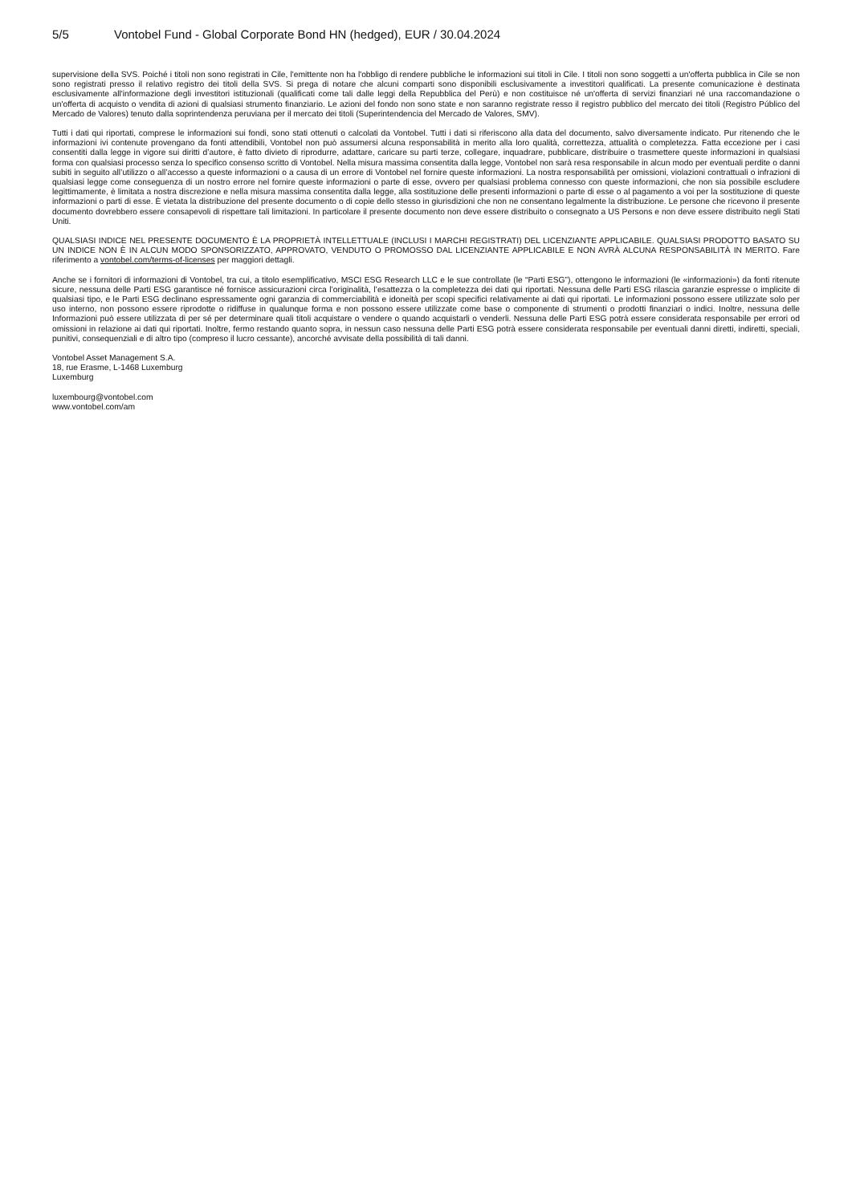5/5 Vontobel Fund - Global Corporate Bond HN (hedged), EUR / 30.04.2024
supervisione della SVS. Poiché i titoli non sono registrati in Cile, l'emittente non ha l'obbligo di rendere pubbliche le informazioni sui titoli in Cile. I titoli non sono soggetti a un'offerta pubblica in Cile se non sono registrati presso il relativo registro dei titoli della SVS. Si prega di notare che alcuni comparti sono disponibili esclusivamente a investitori qualificati. La presente comunicazione è destinata esclusivamente all'informazione degli investitori istituzionali (qualificati come tali dalle leggi della Repubblica del Perù) e non costituisce né un'offerta di servizi finanziari né una raccomandazione o un'offerta di acquisto o vendita di azioni di qualsiasi strumento finanziario. Le azioni del fondo non sono state e non saranno registrate resso il registro pubblico del mercato dei titoli (Registro Público del Mercado de Valores) tenuto dalla soprintendenza peruviana per il mercato dei titoli (Superintendencia del Mercado de Valores, SMV).
Tutti i dati qui riportati, comprese le informazioni sui fondi, sono stati ottenuti o calcolati da Vontobel. Tutti i dati si riferiscono alla data del documento, salvo diversamente indicato. Pur ritenendo che le informazioni ivi contenute provengano da fonti attendibili, Vontobel non può assumersi alcuna responsabilità in merito alla loro qualità, correttezza, attualità o completezza. Fatta eccezione per i casi consentiti dalla legge in vigore sui diritti d’autore, è fatto divieto di riprodurre, adattare, caricare su parti terze, collegare, inquadrare, pubblicare, distribuire o trasmettere queste informazioni in qualsiasi forma con qualsiasi processo senza lo specifico consenso scritto di Vontobel. Nella misura massima consentita dalla legge, Vontobel non sarà resa responsabile in alcun modo per eventuali perdite o danni subiti in seguito all’utilizzo o all’accesso a queste informazioni o a causa di un errore di Vontobel nel fornire queste informazioni. La nostra responsabilità per omissioni, violazioni contrattuali o infrazioni di qualsiasi legge come conseguenza di un nostro errore nel fornire queste informazioni o parte di esse, ovvero per qualsiasi problema connesso con queste informazioni, che non sia possibile escludere legittimamente, è limitata a nostra discrezione e nella misura massima consentita dalla legge, alla sostituzione delle presenti informazioni o parte di esse o al pagamento a voi per la sostituzione di queste informazioni o parti di esse. È vietata la distribuzione del presente documento o di copie dello stesso in giurisdizioni che non ne consentano legalmente la distribuzione. Le persone che ricevono il presente documento dovrebbero essere consapevoli di rispettare tali limitazioni. In particolare il presente documento non deve essere distribuito o consegnato a US Persons e non deve essere distribuito negli Stati Uniti.
QUALSIASI INDICE NEL PRESENTE DOCUMENTO È LA PROPRIETÀ INTELLETTUALE (INCLUSI I MARCHI REGISTRATI) DEL LICENZIANTE APPLICABILE. QUALSIASI PRODOTTO BASATO SU UN INDICE NON È IN ALCUN MODO SPONSORIZZATO, APPROVATO, VENDUTO O PROMOSSO DAL LICENZIANTE APPLICABILE E NON AVRÀ ALCUNA RESPONSABILITÀ IN MERITO. Fare riferimento a vontobel.com/terms-of-licenses per maggiori dettagli.
Anche se i fornitori di informazioni di Vontobel, tra cui, a titolo esemplificativo, MSCI ESG Research LLC e le sue controllate (le “Parti ESG”), ottengono le informazioni (le «informazioni») da fonti ritenute sicure, nessuna delle Parti ESG garantisce né fornisce assicurazioni circa l’originalità, l’esattezza o la completezza dei dati qui riportati. Nessuna delle Parti ESG rilascia garanzie espresse o implicite di qualsiasi tipo, e le Parti ESG declinano espressamente ogni garanzia di commerciabilità e idoneità per scopi specifici relativamente ai dati qui riportati. Le informazioni possono essere utilizzate solo per uso interno, non possono essere riprodotte o ridiffuse in qualunque forma e non possono essere utilizzate come base o componente di strumenti o prodotti finanziari o indici. Inoltre, nessuna delle Informazioni può essere utilizzata di per sé per determinare quali titoli acquistare o vendere o quando acquistarli o venderli. Nessuna delle Parti ESG potrà essere considerata responsabile per errori od omissioni in relazione ai dati qui riportati. Inoltre, fermo restando quanto sopra, in nessun caso nessuna delle Parti ESG potrà essere considerata responsabile per eventuali danni diretti, indiretti, speciali, punitivi, consequenziali e di altro tipo (compreso il lucro cessante), ancorché avvisate della possibilità di tali danni.
Vontobel Asset Management S.A.
18, rue Erasme, L-1468 Luxemburg
Luxemburg
luxembourg@vontobel.com
www.vontobel.com/am